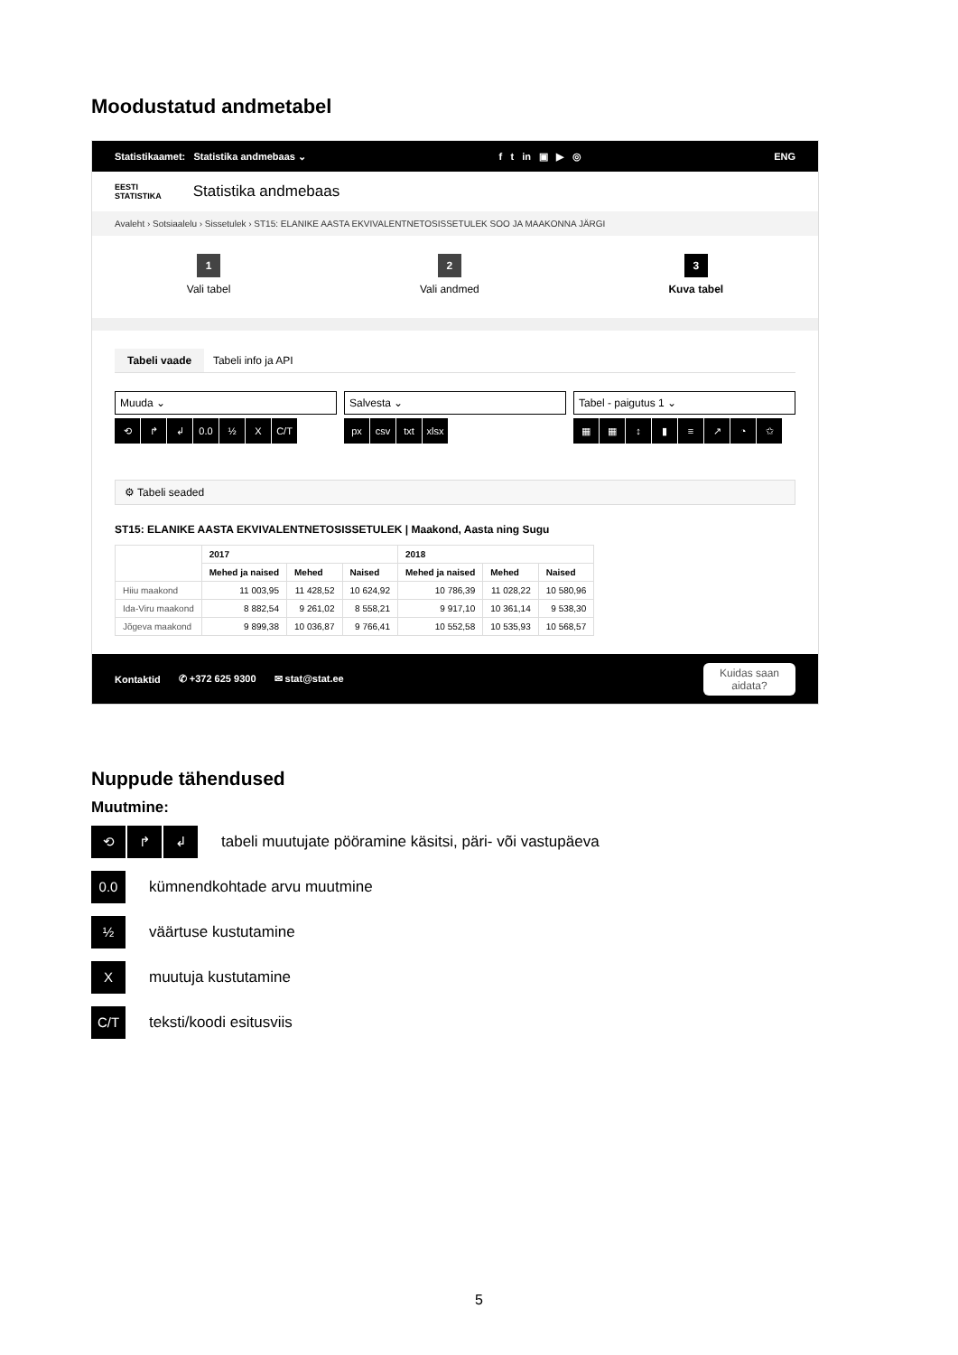Moodustatud andmetabel
Statistikaamet: Statistika andmebaas ⌄ f t in ▣ ▶ ◎ ENG
EESTI
STATISTIKA Statistika andmebaas
Avaleht › Sotsiaalelu › Sissetulek › ST15: ELANIKE AASTA EKVIVALENTNETOSISSETULEK SOO JA MAAKONNA JÄRGI
1
Vali tabel
2
Vali andmed
3
Kuva tabel
Tabeli vaade Tabeli info ja API
Muuda ⌄ Salvesta ⌄ Tabel - paigutus 1 ⌄
⟲ ↱ ↲ 0.0 ½ X C/T px csv txt xlsx ▦ ▦ ↕ ▮ ≡ ↗ ◔ ✩
⚙ Tabeli seaded
ST15: ELANIKE AASTA EKVIVALENTNETOSISSETULEK | Maakond, Aasta ning Sugu
| | 2017 | | | 2018 | | |
| --- | --- | --- | --- | --- | --- | --- |
| | Mehed ja naised | Mehed | Naised | Mehed ja naised | Mehed | Naised |
| Hiiu maakond | 11 003,95 | 11 428,52 | 10 624,92 | 10 786,39 | 11 028,22 | 10 580,96 |
| Ida-Viru maakond | 8 882,54 | 9 261,02 | 8 558,21 | 9 917,10 | 10 361,14 | 9 538,30 |
| Jõgeva maakond | 9 899,38 | 10 036,87 | 9 766,41 | 10 552,58 | 10 535,93 | 10 568,57 |
Kontaktid ✆ +372 625 9300 ✉ stat@stat.ee Kuidas saan
aidata?
Nuppude tähendused
Muutmine:
⟲ ↱ ↲ tabeli muutujate pööramine käsitsi, päri- või vastupäeva
0.0 kümnendkohtade arvu muutmine
½ väärtuse kustutamine
Xmuutuja kustutamine
C/T teksti/koodi esitusviis
5